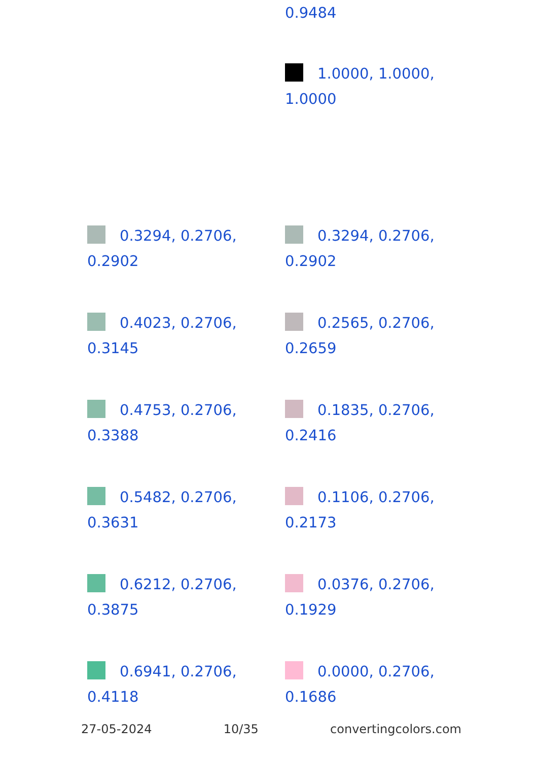0.9484
1.0000, 1.0000, 1.0000
0.3294, 0.2706, 0.2902 0.3294, 0.2706, 0.2902
0.4023, 0.2706, 0.3145 0.2565, 0.2706, 0.2659
0.4753, 0.2706, 0.3388 0.1835, 0.2706, 0.2416
0.5482, 0.2706, 0.3631 0.1106, 0.2706, 0.2173
0.6212, 0.2706, 0.3875 0.0376, 0.2706, 0.1929
0.6941, 0.2706, 0.4118 0.0000, 0.2706, 0.1686
27-05-2024 10/35 convertingcolors.com